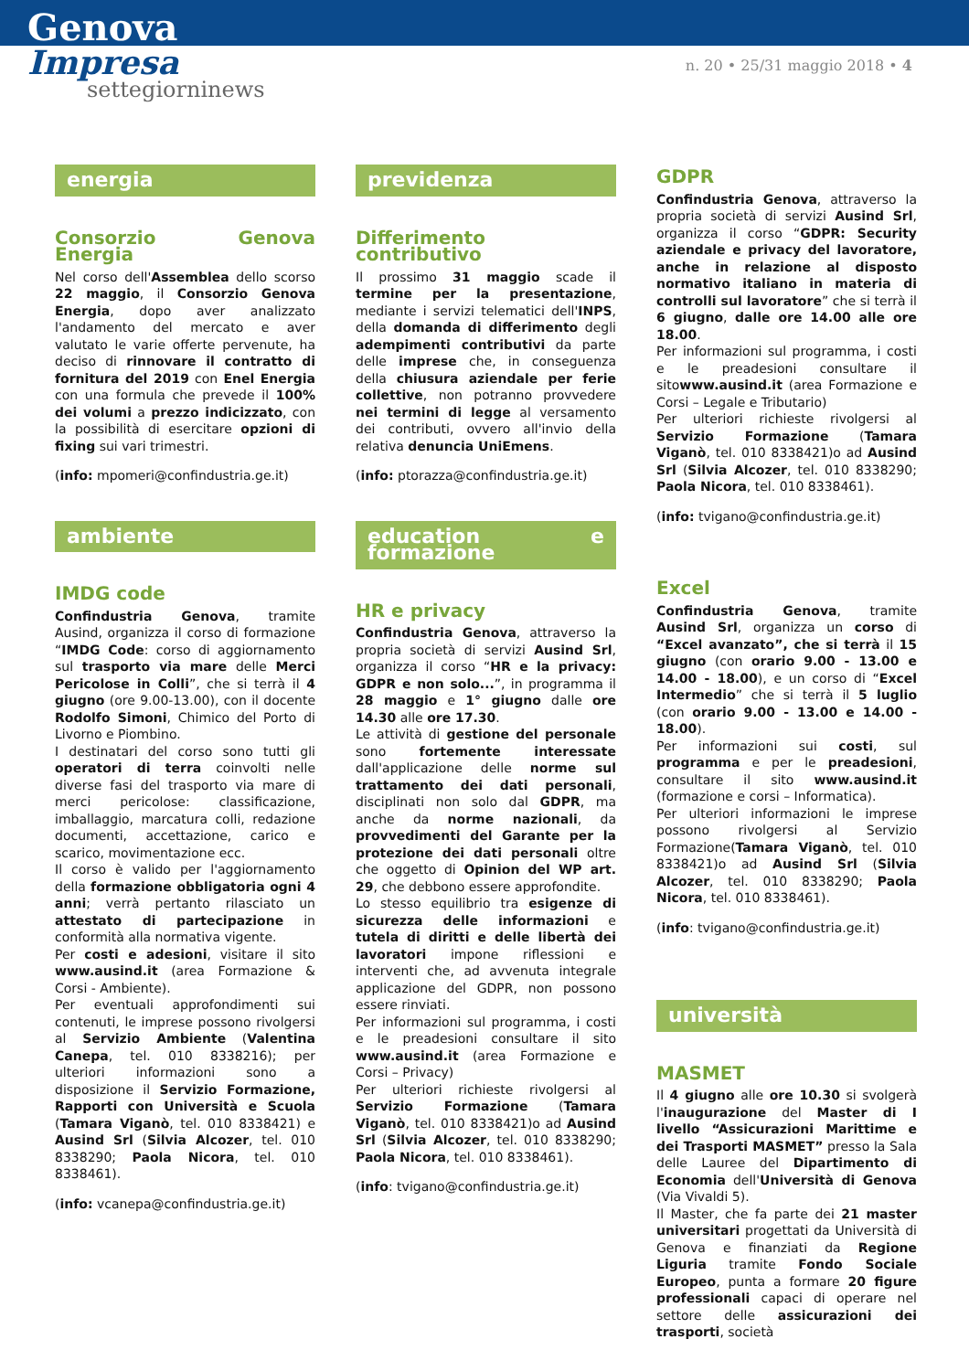Genova
Impresa
settegiornin­ews
n. 20 • 25/31 maggio 2018 • 4
energia
Consorzio Genova Energia
Nel corso dell'Assemblea dello scorso 22 maggio, il Consorzio Genova Energia, dopo aver analizzato l'andamento del mercato e aver valutato le varie offerte pervenute, ha deciso di rinnovare il contratto di fornitura del 2019 con Enel Energia con una formula che prevede il 100% dei volumi a prezzo indicizzato, con la possibilità di esercitare opzioni di fixing sui vari trimestri.
(info: mpomeri@confindustria.ge.it)
ambiente
IMDG code
Confindustria Genova, tramite Ausind, organizza il corso di formazione “IMDG Code: corso di aggiornamento sul trasporto via mare delle Merci Pericolose in Colli”, che si terrà il 4 giugno (ore 9.00-13.00), con il docente Rodolfo Simoni, Chimico del Porto di Livorno e Piombino.
I destinatari del corso sono tutti gli operatori di terra coinvolti nelle diverse fasi del trasporto via mare di merci pericolose: classificazione, imballaggio, marcatura colli, redazione documenti, accettazione, carico e scarico, movimentazione ecc.
Il corso è valido per l'aggiornamento della formazione obbligatoria ogni 4 anni; verrà pertanto rilasciato un attestato di partecipazione in conformità alla normativa vigente.
Per costi e adesioni, visitare il sito www.ausind.it (area Formazione & Corsi - Ambiente).
Per eventuali approfondimenti sui contenuti, le imprese possono rivolgersi al Servizio Ambiente (Valentina Canepa, tel. 010 8338216); per ulteriori informazioni sono a disposizione il Servizio Formazione, Rapporti con Università e Scuola (Tamara Viganò, tel. 010 8338421) e Ausind Srl (Silvia Alcozer, tel. 010 8338290; Paola Nicora, tel. 010 8338461).
(info: vcanepa@confindustria.ge.it)
previdenza
Differimento contributivo
Il prossimo 31 maggio scade il termine per la presentazione, mediante i servizi telematici dell'INPS, della domanda di differimento degli adempimenti contributivi da parte delle imprese che, in conseguenza della chiusura aziendale per ferie collettive, non potranno provvedere nei termini di legge al versamento dei contributi, ovvero all'invio della relativa denuncia UniEmens.
(info: ptorazza@confindustria.ge.it)
education e formazione
HR e privacy
Confindustria Genova, attraverso la propria società di servizi Ausind Srl, organizza il corso “HR e la privacy: GDPR e non solo...”, in programma il 28 maggio e 1° giugno dalle ore 14.30 alle ore 17.30.
Le attività di gestione del personale sono fortemente interessate dall'applicazione delle norme sul trattamento dei dati personali, disciplinati non solo dal GDPR, ma anche da norme nazionali, da provvedimenti del Garante per la protezione dei dati personali oltre che oggetto di Opinion del WP art. 29, che debbono essere approfondite.
Lo stesso equilibrio tra esigenze di sicurezza delle informazioni e tutela di diritti e delle libertà dei lavoratori impone riflessioni e interventi che, ad avvenuta integrale applicazione del GDPR, non possono essere rinviati.
Per informazioni sul programma, i costi e le preadesioni consultare il sito www.ausind.it (area Formazione e Corsi – Privacy)
Per ulteriori richieste rivolgersi al Servizio Formazione (Tamara Viganò, tel. 010 8338421)o ad Ausind Srl (Silvia Alcozer, tel. 010 8338290; Paola Nicora, tel. 010 8338461).
(info: tvigano@confindustria.ge.it)
GDPR
Confindustria Genova, attraverso la propria società di servizi Ausind Srl, organizza il corso “GDPR: Security aziendale e privacy del lavoratore, anche in relazione al disposto normativo italiano in materia di controlli sul lavoratore” che si terrà il 6 giugno, dalle ore 14.00 alle ore 18.00.
Per informazioni sul programma, i costi e le preadesioni consultare il sitowww.ausind.it (area Formazione e Corsi – Legale e Tributario)
Per ulteriori richieste rivolgersi al Servizio Formazione (Tamara Viganò, tel. 010 8338421)o ad Ausind Srl (Silvia Alcozer, tel. 010 8338290; Paola Nicora, tel. 010 8338461).
(info: tvigano@confindustria.ge.it)
Excel
Confindustria Genova, tramite Ausind Srl, organizza un corso di “Excel avanzato”, che si terrà il 15 giugno (con orario 9.00 - 13.00 e 14.00 - 18.00), e un corso di “Excel Intermedio” che si terrà il 5 luglio (con orario 9.00 - 13.00 e 14.00 - 18.00).
Per informazioni sui costi, sul programma e per le preadesioni, consultare il sito www.ausind.it (formazione e corsi – Informatica).
Per ulteriori informazioni le imprese possono rivolgersi al Servizio Formazione(Tamara Viganò, tel. 010 8338421)o ad Ausind Srl (Silvia Alcozer, tel. 010 8338290; Paola Nicora, tel. 010 8338461).
(info: tvigano@confindustria.ge.it)
università
MASMET
Il 4 giugno alle ore 10.30 si svolgerà l'inaugurazione del Master di I livello “Assicurazioni Marittime e dei Trasporti MASMET” presso la Sala delle Lauree del Dipartimento di Economia dell'Università di Genova (Via Vivaldi 5).
Il Master, che fa parte dei 21 master universitari progettati da Università di Genova e finanziati da Regione Liguria tramite Fondo Sociale Europeo, punta a formare 20 figure professionali capaci di operare nel settore delle assicurazioni dei trasporti, società